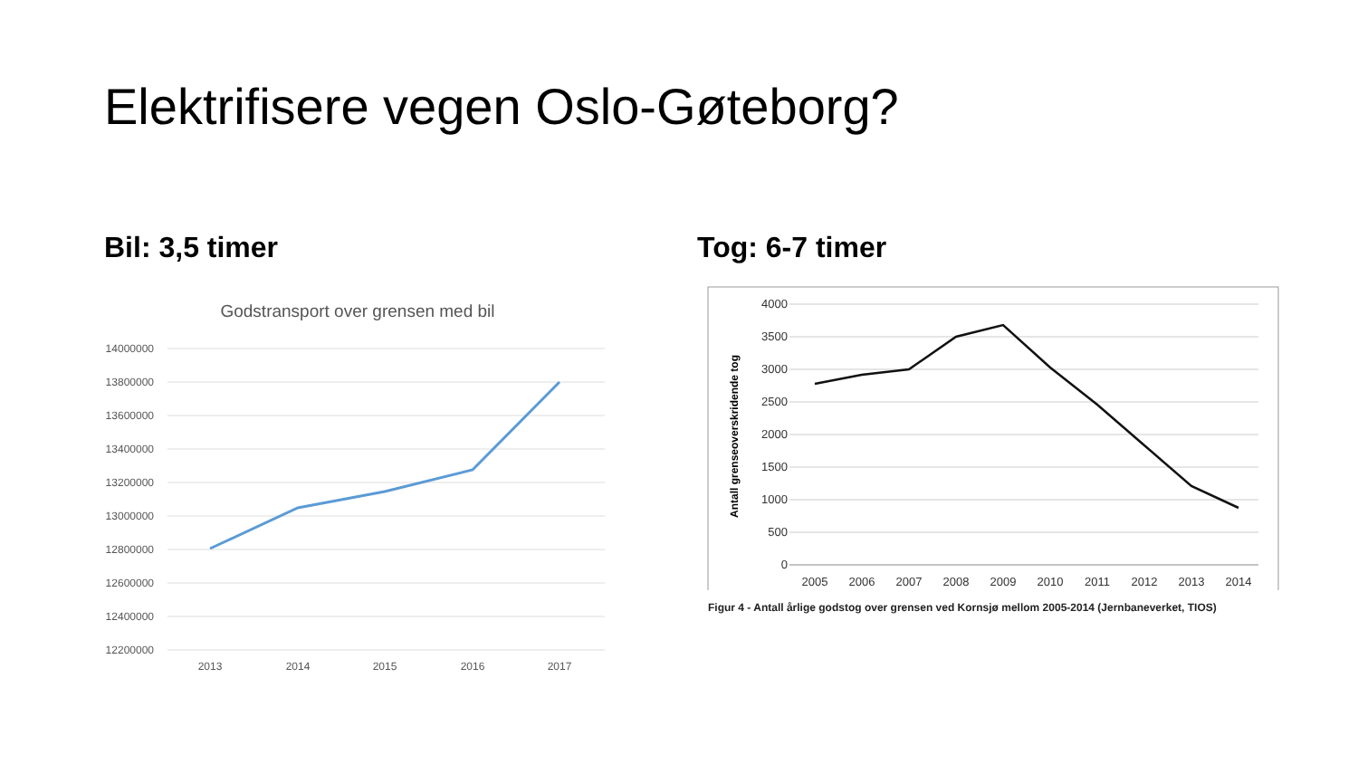Elektrifisere vegen Oslo-Gøteborg?
Bil: 3,5 timer
Godstransport over grensen med bil
14000000
13800000
13600000
13400000
13200000
13000000
12800000
12600000
12400000
12200000
2013
2014
2015
2016
2017
Tog: 6-7 timer
4000
3500
3000
2500
2000
1500
1000
500
0
Antall grenseoverskridende tog
2005
2006
2007
2008
2009
2010
2011
2012
2013
2014
Figur 4 - Antall årlige godstog over grensen ved Kornsjø mellom 2005-2014 (Jernbaneverket, TIOS)